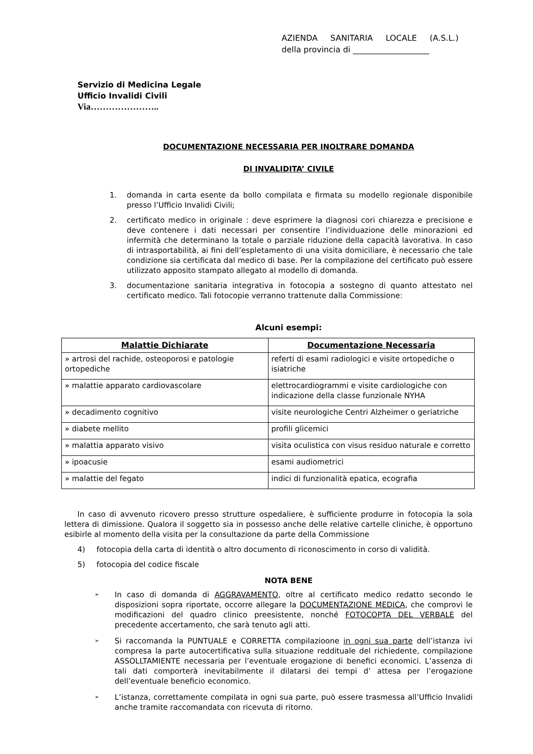AZIENDA SANITARIA LOCALE (A.S.L.)
della provincia di ___________________
Servizio di Medicina Legale
Ufficio Invalidi Civili
Via…………………..
DOCUMENTAZIONE NECESSARIA PER INOLTRARE DOMANDA
DI INVALIDITA’ CIVILE
1. domanda in carta esente da bollo compilata e firmata su modello regionale disponibile presso l’Ufficio Invalidi Civili;
2. certificato medico in originale : deve esprimere la diagnosi cori chiarezza e precisione e deve contenere i dati necessari per consentire l’individuazione delle minorazioni ed infermità che determinano la totale o parziale riduzione della capacità lavorativa. In caso di intrasportabilità, ai fini dell’espletamento di una visita domiciliare, è necessario che tale condizione sia certificata dal medico di base. Per la compilazione del certificato può essere utilizzato apposito stampato allegato al modello di domanda.
3. documentazione sanitaria integrativa in fotocopia a sostegno di quanto attestato nel certificato medico. Tali fotocopie verranno trattenute dalla Commissione:
Alcuni esempi:
| Malattie Dichiarate | Documentazione Necessaria |
| --- | --- |
| » artrosi del rachide, osteoporosi e patologie ortopediche | referti di esami radiologici e visite ortopediche o isiatriche |
| » malattie apparato cardiovascolare | elettrocardiogrammi e visite cardiologiche con indicazione della classe funzionale NYHA |
| » decadimento cognitivo | visite neurologiche Centri Alzheimer o geriatriche |
| » diabete mellito | profili glicemici |
| » malattia apparato visivo | visita oculistica con visus residuo naturale e corretto |
| » ipoacusie | esami audiometrici |
| » malattie del fegato | indici di funzionalità epatica, ecografia |
In caso di avvenuto ricovero presso strutture ospedaliere, è sufficiente produrre in fotocopia la sola lettera di dimissione. Qualora il soggetto sia in possesso anche delle relative cartelle cliniche, è opportuno esibirle al momento della visita per la consultazione da parte della Commissione
4) fotocopia della carta di identità o altro documento di riconoscimento in corso di validità.
5) fotocopia del codice fiscale
NOTA BENE
➢ In caso di domanda di AGGRAVAMENTO, oltre al certificato medico redatto secondo le disposizioni sopra riportate, occorre allegare la DOCUMENTAZIONE MEDICA, che comprovi le modificazioni del quadro clinico preesistente, nonché FOTOCOPTA DEL VERBALE del precedente accertamento, che sarà tenuto agli atti.
➢ Si raccomanda la PUNTUALE e CORRETTA compilazioone in ogni sua parte dell’istanza ivi compresa la parte autocertificativa sulla situazione reddituale del richiedente, compilazione ASSOLLTAMIENTE necessaria per l’eventuale erogazione di benefici economici. L’assenza di tali dati comporterà inevitabilmente il dilatarsi dei tempi d’ attesa per l’erogazione dell’eventuale beneficio economico.
➢ L’istanza, correttamente compilata in ogni sua parte, può essere trasmessa all’Ufficio Invalidi anche tramite raccomandata con ricevuta di ritorno.